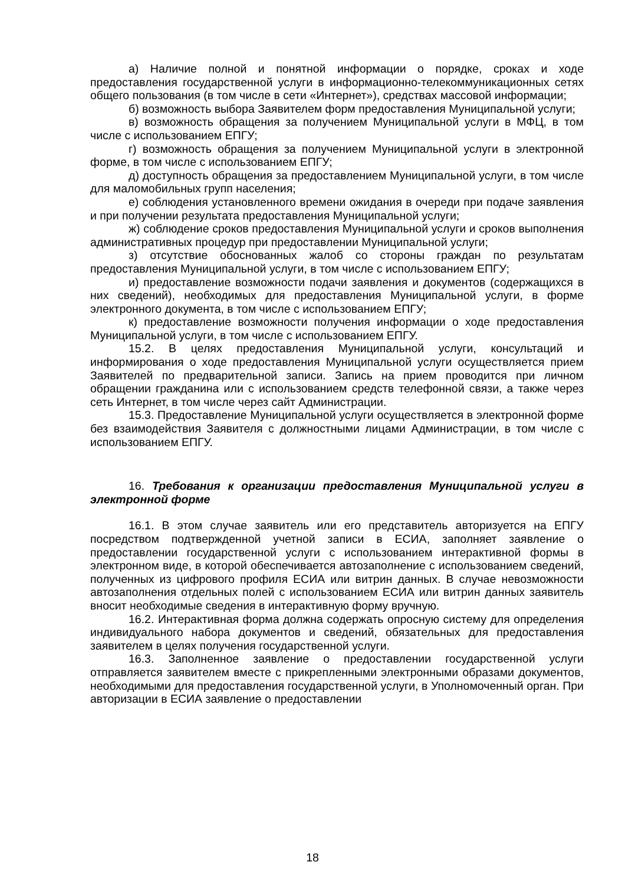а) Наличие полной и понятной информации о порядке, сроках и ходе предоставления государственной услуги в информационно-телекоммуникационных сетях общего пользования (в том числе в сети «Интернет»), средствах массовой информации;
б) возможность выбора Заявителем форм предоставления Муниципальной услуги;
в) возможность обращения за получением Муниципальной услуги в МФЦ, в том числе с использованием ЕПГУ;
г) возможность обращения за получением Муниципальной услуги в электронной форме, в том числе с использованием ЕПГУ;
д) доступность обращения за предоставлением Муниципальной услуги, в том числе для маломобильных групп населения;
е) соблюдения установленного времени ожидания в очереди при подаче заявления и при получении результата предоставления Муниципальной услуги;
ж) соблюдение сроков предоставления Муниципальной услуги и сроков выполнения административных процедур при предоставлении Муниципальной услуги;
з) отсутствие обоснованных жалоб со стороны граждан по результатам предоставления Муниципальной услуги, в том числе с использованием ЕПГУ;
и) предоставление возможности подачи заявления и документов (содержащихся в них сведений), необходимых для предоставления Муниципальной услуги, в форме электронного документа, в том числе с использованием ЕПГУ;
к) предоставление возможности получения информации о ходе предоставления Муниципальной услуги, в том числе с использованием ЕПГУ.
15.2. В целях предоставления Муниципальной услуги, консультаций и информирования о ходе предоставления Муниципальной услуги осуществляется прием Заявителей по предварительной записи. Запись на прием проводится при личном обращении гражданина или с использованием средств телефонной связи, а также через сеть Интернет, в том числе через сайт Администрации.
15.3. Предоставление Муниципальной услуги осуществляется в электронной форме без взаимодействия Заявителя с должностными лицами Администрации, в том числе с использованием ЕПГУ.
16. Требования к организации предоставления Муниципальной услуги в электронной форме
16.1. В этом случае заявитель или его представитель авторизуется на ЕПГУ посредством подтвержденной учетной записи в ЕСИА, заполняет заявление о предоставлении государственной услуги с использованием интерактивной формы в электронном виде, в которой обеспечивается автозаполнение с использованием сведений, полученных из цифрового профиля ЕСИА или витрин данных. В случае невозможности автозаполнения отдельных полей с использованием ЕСИА или витрин данных заявитель вносит необходимые сведения в интерактивную форму вручную.
16.2. Интерактивная форма должна содержать опросную систему для определения индивидуального набора документов и сведений, обязательных для предоставления заявителем в целях получения государственной услуги.
16.3. Заполненное заявление о предоставлении государственной услуги отправляется заявителем вместе с прикрепленными электронными образами документов, необходимыми для предоставления государственной услуги, в Уполномоченный орган. При авторизации в ЕСИА заявление о предоставлении
18